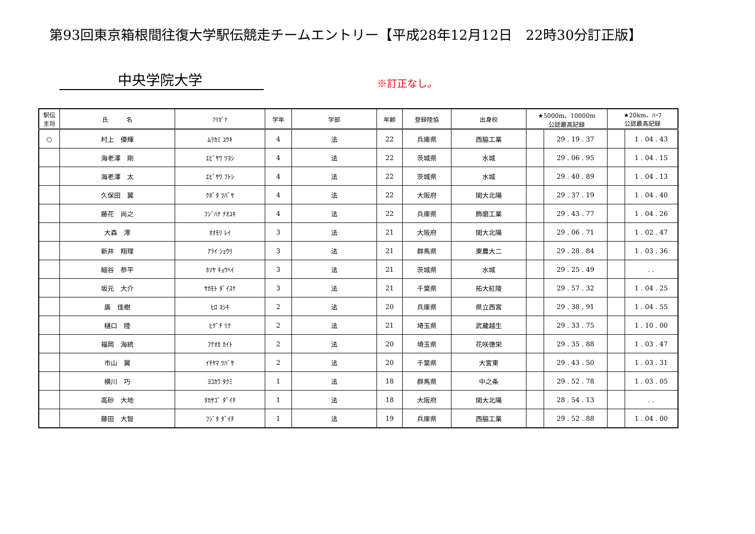第93回東京箱根間往復大学駅伝競走チームエントリー【平成28年12月12日　22時30分訂正版】
中央学院大学
※訂正なし。
| 駅伝 主将 | 氏 名 | ﾌﾘｶﾞﾅ | 学年 | 学部 | 年齢 | 登録陸協 | 出身校 | ★5000m、10000m 公認最高記録 | | ★20km、ﾊｰﾌ 公認最高記録 | |
| --- | --- | --- | --- | --- | --- | --- | --- | --- | --- | --- | --- |
| ○ | 村上 優輝 | ﾑﾗｶﾐ ﾕｳｷ | 4 | 法 | 22 | 兵庫県 | 西脇工業 | | 29 . 19 . 37 | | 1 . 04 . 43 |
| | 海老澤 剛 | ｴﾋﾞｻﾜ ﾂﾖｼ | 4 | 法 | 22 | 茨城県 | 水城 | | 29 . 06 . 95 | | 1 . 04 . 15 |
| | 海老澤 太 | ｴﾋﾞｻﾜ ﾌﾄｼ | 4 | 法 | 22 | 茨城県 | 水城 | | 29 . 40 . 89 | | 1 . 04 . 13 |
| | 久保田 翼 | ｸﾎﾞﾀ ﾂﾊﾞｻ | 4 | 法 | 22 | 大阪府 | 関大北陽 | | 29 . 37 . 19 | | 1 . 04 . 40 |
| | 藤花 尚之 | ﾌｼﾞﾊﾅ ﾅｵﾕｷ | 4 | 法 | 22 | 兵庫県 | 飾磨工業 | | 29 . 43 . 77 | | 1 . 04 . 26 |
| | 大森 澪 | ｵｵﾓﾘ ﾚｲ | 3 | 法 | 21 | 大阪府 | 関大北陽 | | 29 . 06 . 71 | | 1 . 02 . 47 |
| | 新井 翔理 | ｱﾗｲ ｼｮｳﾘ | 3 | 法 | 21 | 群馬県 | 東農大二 | | 29 . 28 . 84 | | 1 . 03 . 36 |
| | 細谷 恭平 | ﾎｿﾔ ｷｮｳﾍｲ | 3 | 法 | 21 | 茨城県 | 水城 | | 29 . 25 . 49 | | . . |
| | 坂元 大介 | ｻｶﾓﾄ ﾀﾞｲｽｹ | 3 | 法 | 21 | 千葉県 | 拓大紅陵 | | 29 . 57 . 32 | | 1 . 04 . 25 |
| | 廣 佳樹 | ﾋﾛ ﾖｼｷ | 2 | 法 | 20 | 兵庫県 | 県立西宮 | | 29 . 38 . 91 | | 1 . 04 . 55 |
| | 樋口 陸 | ﾋｸﾞﾁ ﾘｸ | 2 | 法 | 21 | 埼玉県 | 武蔵越生 | | 29 . 33 . 75 | | 1 . 10 . 00 |
| | 福岡 海統 | ﾌｸｵｶ ｶｲﾄ | 2 | 法 | 20 | 埼玉県 | 花咲徳栄 | | 29 . 35 . 88 | | 1 . 03 . 47 |
| | 市山 翼 | ｲﾁﾔﾏ ﾂﾊﾞｻ | 2 | 法 | 20 | 千葉県 | 大宮東 | | 29 . 43 . 50 | | 1 . 03 . 31 |
| | 横川 巧 | ﾖｺｶﾜ ﾀｸﾐ | 1 | 法 | 18 | 群馬県 | 中之条 | | 29 . 52 . 78 | | 1 . 03 . 05 |
| | 高砂 大地 | ﾀｶｻｺﾞ ﾀﾞｲﾁ | 1 | 法 | 18 | 大阪府 | 関大北陽 | | 28 . 54 . 13 | | . . |
| | 藤田 大智 | ﾌｼﾞﾀ ﾀﾞｲﾁ | 1 | 法 | 19 | 兵庫県 | 西脇工業 | | 29 . 52 . 88 | | 1 . 04 . 00 |